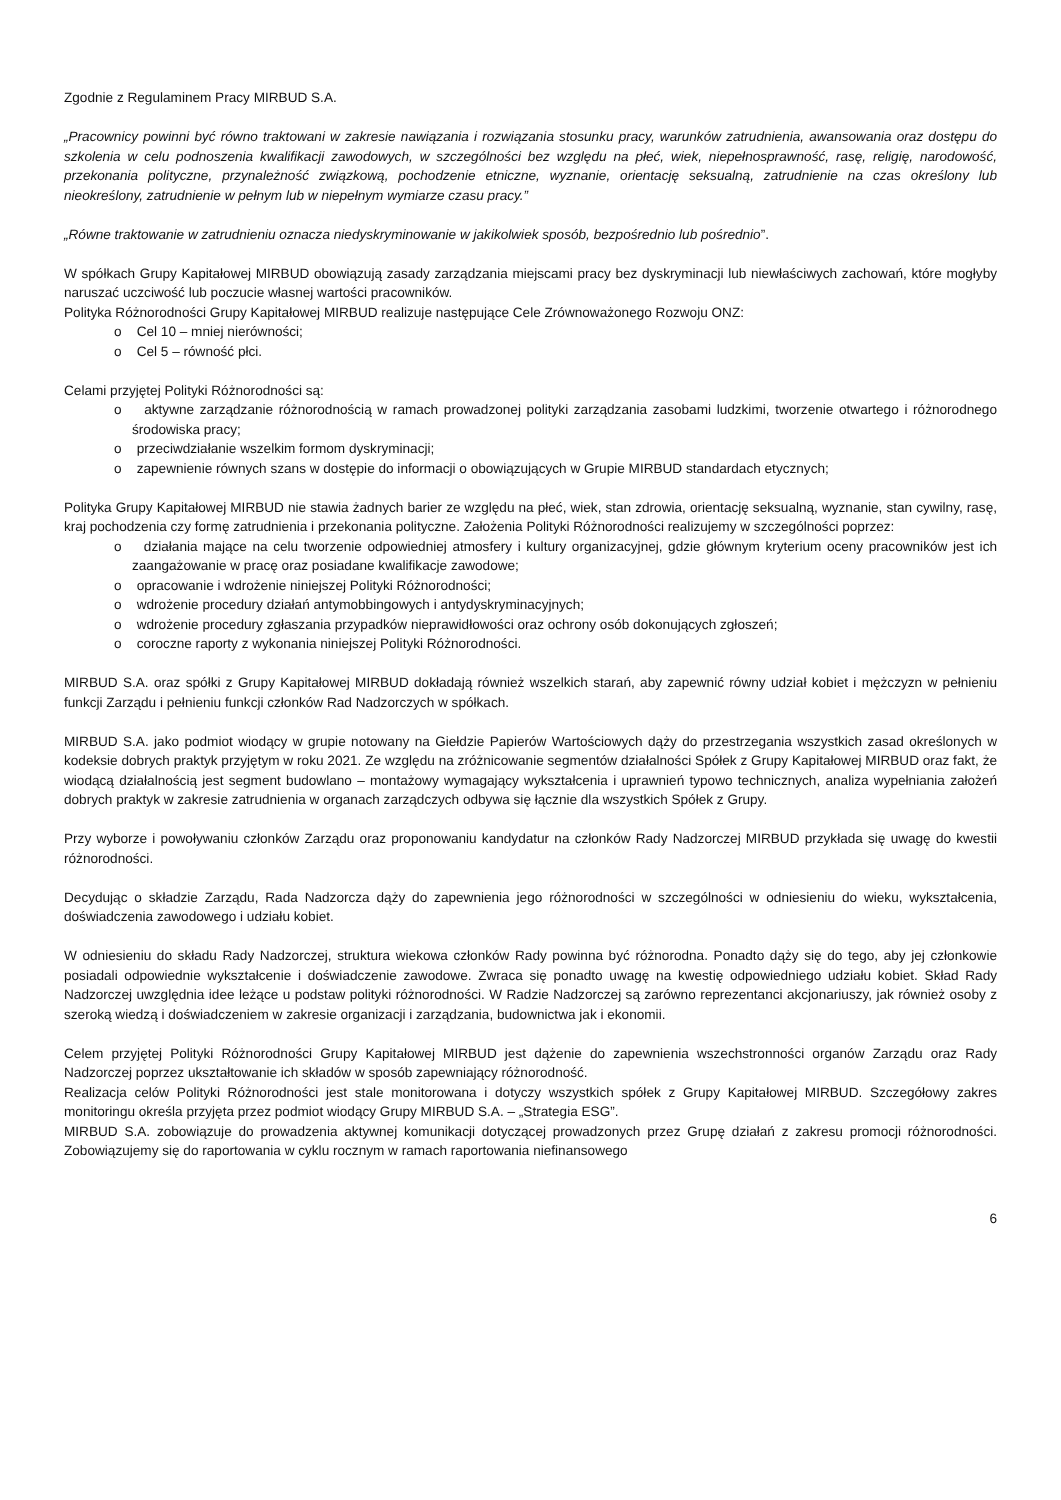Zgodnie z Regulaminem Pracy MIRBUD S.A.
„Pracownicy powinni być równo traktowani w zakresie nawiązania i rozwiązania stosunku pracy, warunków zatrudnienia, awansowania oraz dostępu do szkolenia w celu podnoszenia kwalifikacji zawodowych, w szczególności bez względu na płeć, wiek, niepełnosprawność, rasę, religię, narodowość, przekonania polityczne, przynależność związkową, pochodzenie etniczne, wyznanie, orientację seksualną, zatrudnienie na czas określony lub nieokreślony, zatrudnienie w pełnym lub w niepełnym wymiarze czasu pracy.”
„Równe traktowanie w zatrudnieniu oznacza niedyskryminowanie w jakikolwiek sposób, bezpośrednio lub pośrednio”.
W spółkach Grupy Kapitałowej MIRBUD obowiązują zasady zarządzania miejscami pracy bez dyskryminacji lub niewłaściwych zachowań, które mogłyby naruszać uczciwość lub poczucie własnej wartości pracowników.
Polityka Różnorodności Grupy Kapitałowej MIRBUD realizuje następujące Cele Zrównoważonego Rozwoju ONZ:
o Cel 10 – mniej nierówności;
o Cel 5 – równość płci.
Celami przyjętej Polityki Różnorodności są:
o aktywne zarządzanie różnorodnością w ramach prowadzonej polityki zarządzania zasobami ludzkimi, tworzenie otwartego i różnorodnego środowiska pracy;
o przeciwdziałanie wszelkim formom dyskryminacji;
o zapewnienie równych szans w dostępie do informacji o obowiązujących w Grupie MIRBUD standardach etycznych;
Polityka Grupy Kapitałowej MIRBUD nie stawia żadnych barier ze względu na płeć, wiek, stan zdrowia, orientację seksualną, wyznanie, stan cywilny, rasę, kraj pochodzenia czy formę zatrudnienia i przekonania polityczne. Założenia Polityki Różnorodności realizujemy w szczególności poprzez:
o działania mające na celu tworzenie odpowiedniej atmosfery i kultury organizacyjnej, gdzie głównym kryterium oceny pracowników jest ich zaangażowanie w pracę oraz posiadane kwalifikacje zawodowe;
o opracowanie i wdrożenie niniejszej Polityki Różnorodności;
o wdrożenie procedury działań antymobbingowych i antydyskryminacyjnych;
o wdrożenie procedury zgłaszania przypadków nieprawidłowości oraz ochrony osób dokonujących zgłoszeń;
o coroczne raporty z wykonania niniejszej Polityki Różnorodności.
MIRBUD S.A. oraz spółki z Grupy Kapitałowej MIRBUD dokładają również wszelkich starań, aby zapewnić równy udział kobiet i mężczyzn w pełnieniu funkcji Zarządu i pełnieniu funkcji członków Rad Nadzorczych w spółkach.
MIRBUD S.A. jako podmiot wiodący w grupie notowany na Giełdzie Papierów Wartościowych dąży do przestrzegania wszystkich zasad określonych w kodeksie dobrych praktyk przyjętym w roku 2021. Ze względu na zróżnicowanie segmentów działalności Spółek z Grupy Kapitałowej MIRBUD oraz fakt, że wiodącą działalnością jest segment budowlano – montażowy wymagający wykształcenia i uprawnień typowo technicznych, analiza wypełniania założeń dobrych praktyk w zakresie zatrudnienia w organach zarządczych odbywa się łącznie dla wszystkich Spółek z Grupy.
Przy wyborze i powoływaniu członków Zarządu oraz proponowaniu kandydatur na członków Rady Nadzorczej MIRBUD przykłada się uwagę do kwestii różnorodności.
Decydując o składzie Zarządu, Rada Nadzorcza dąży do zapewnienia jego różnorodności w szczególności w odniesieniu do wieku, wykształcenia, doświadczenia zawodowego i udziału kobiet.
W odniesieniu do składu Rady Nadzorczej, struktura wiekowa członków Rady powinna być różnorodna. Ponadto dąży się do tego, aby jej członkowie posiadali odpowiednie wykształcenie i doświadczenie zawodowe. Zwraca się ponadto uwagę na kwestię odpowiedniego udziału kobiet. Skład Rady Nadzorczej uwzględnia idee leżące u podstaw polityki różnorodności. W Radzie Nadzorczej są zarówno reprezentanci akcjonariuszy, jak również osoby z szeroką wiedzą i doświadczeniem w zakresie organizacji i zarządzania, budownictwa jak i ekonomii.
Celem przyjętej Polityki Różnorodności Grupy Kapitałowej MIRBUD jest dążenie do zapewnienia wszechstronności organów Zarządu oraz Rady Nadzorczej poprzez ukształtowanie ich składów w sposób zapewniający różnorodność.
Realizacja celów Polityki Różnorodności jest stale monitorowana i dotyczy wszystkich spółek z Grupy Kapitałowej MIRBUD. Szczegółowy zakres monitoringu określa przyjęta przez podmiot wiodący Grupy MIRBUD S.A. – „Strategia ESG”.
MIRBUD S.A. zobowiązuje do prowadzenia aktywnej komunikacji dotyczącej prowadzonych przez Grupę działań z zakresu promocji różnorodności. Zobowiązujemy się do raportowania w cyklu rocznym w ramach raportowania niefinansowego
6